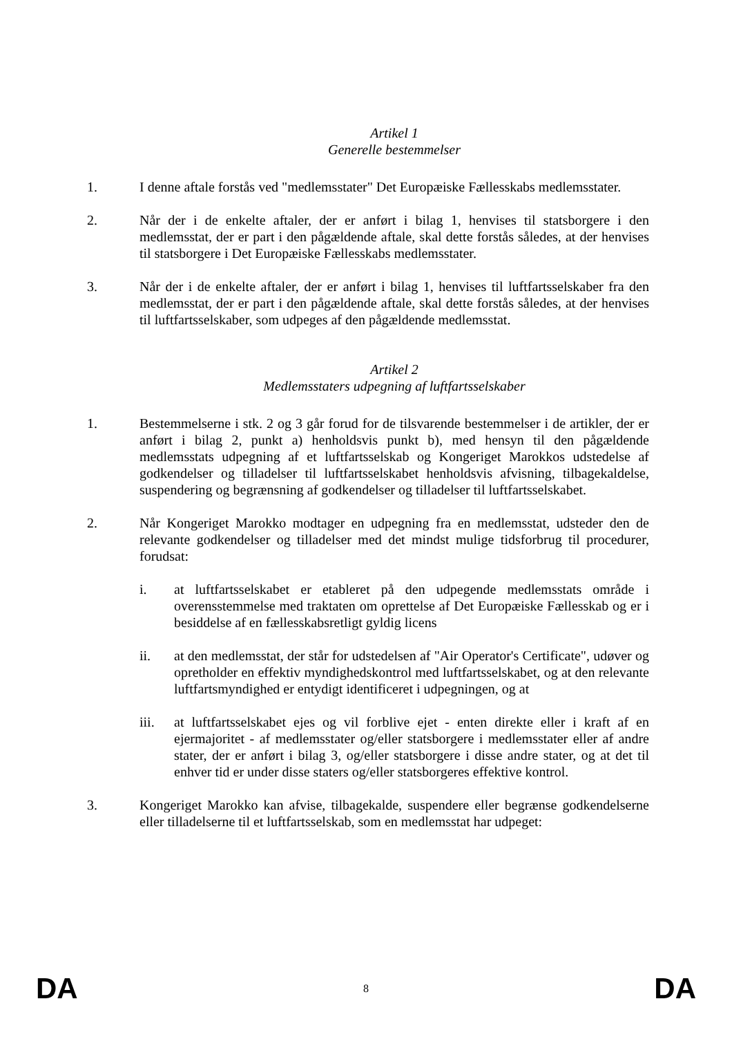Artikel 1
Generelle bestemmelser
1. I denne aftale forstås ved "medlemsstater" Det Europæiske Fællesskabs medlemsstater.
2. Når der i de enkelte aftaler, der er anført i bilag 1, henvises til statsborgere i den medlemsstat, der er part i den pågældende aftale, skal dette forstås således, at der henvises til statsborgere i Det Europæiske Fællesskabs medlemsstater.
3. Når der i de enkelte aftaler, der er anført i bilag 1, henvises til luftfartsselskaber fra den medlemsstat, der er part i den pågældende aftale, skal dette forstås således, at der henvises til luftfartsselskaber, som udpeges af den pågældende medlemsstat.
Artikel 2
Medlemsstaters udpegning af luftfartsselskaber
1. Bestemmelserne i stk. 2 og 3 går forud for de tilsvarende bestemmelser i de artikler, der er anført i bilag 2, punkt a) henholdsvis punkt b), med hensyn til den pågældende medlemsstats udpegning af et luftfartsselskab og Kongeriget Marokkos udstedelse af godkendelser og tilladelser til luftfartsselskabet henholdsvis afvisning, tilbagekaldelse, suspendering og begrænsning af godkendelser og tilladelser til luftfartsselskabet.
2. Når Kongeriget Marokko modtager en udpegning fra en medlemsstat, udsteder den de relevante godkendelser og tilladelser med det mindst mulige tidsforbrug til procedurer, forudsat:
i. at luftfartsselskabet er etableret på den udpegende medlemsstats område i overensstemmelse med traktaten om oprettelse af Det Europæiske Fællesskab og er i besiddelse af en fællesskabsretligt gyldig licens
ii. at den medlemsstat, der står for udstedelsen af "Air Operator's Certificate", udøver og opretholder en effektiv myndighedskontrol med luftfartsselskabet, og at den relevante luftfartsmyndighed er entydigt identificeret i udpegningen, og at
iii. at luftfartsselskabet ejes og vil forblive ejet - enten direkte eller i kraft af en ejermajoritet - af medlemsstater og/eller statsborgere i medlemsstater eller af andre stater, der er anført i bilag 3, og/eller statsborgere i disse andre stater, og at det til enhver tid er under disse staters og/eller statsborgeres effektive kontrol.
3. Kongeriget Marokko kan afvise, tilbagekalde, suspendere eller begrænse godkendelserne eller tilladelserne til et luftfartsselskab, som en medlemsstat har udpeget:
DA 8 DA